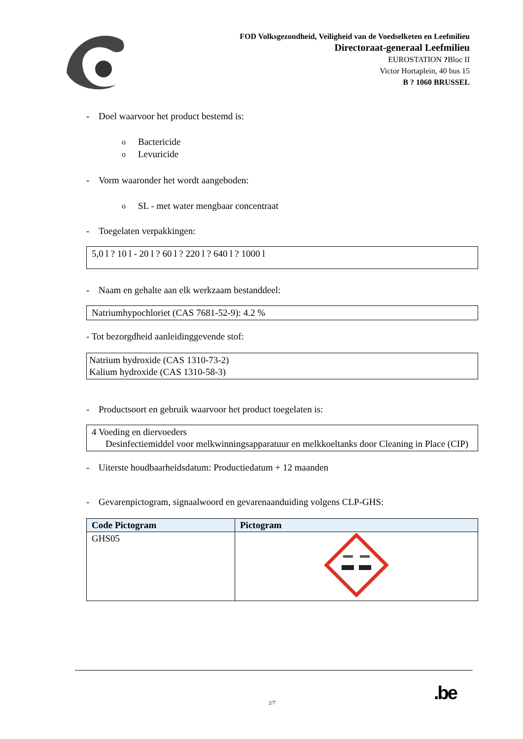FOD Volksgezondheid, Veiligheid van de Voedselketen en Leefmilieu
Directoraat-generaal Leefmilieu
EUROSTATION ?Bloc II
Victor Hortaplein, 40 bus 15
B ? 1060 BRUSSEL
- Doel waarvoor het product bestemd is:
o Bactericide
o Levuricide
- Vorm waaronder het wordt aangeboden:
o SL - met water mengbaar concentraat
- Toegelaten verpakkingen:
5,0 l ? 10 l - 20 l ? 60 l ? 220 l ? 640 l ? 1000 l
- Naam en gehalte aan elk werkzaam bestanddeel:
Natriumhypochloriet (CAS 7681-52-9): 4.2 %
- Tot bezorgdheid aanleidinggevende stof:
Natrium hydroxide (CAS 1310-73-2)
Kalium hydroxide (CAS 1310-58-3)
- Productsoort en gebruik waarvoor het product toegelaten is:
4 Voeding en diervoeders
Desinfectiemiddel voor melkwinningsapparatuur en melkkoeltanks door Cleaning in Place (CIP)
- Uiterste houdbaarheidsdatum: Productiedatum + 12 maanden
- Gevarenpictogram, signaalwoord en gevarenaanduiding volgens CLP-GHS:
| Code Pictogram | Pictogram |
| --- | --- |
| GHS05 | |
2/7 .be